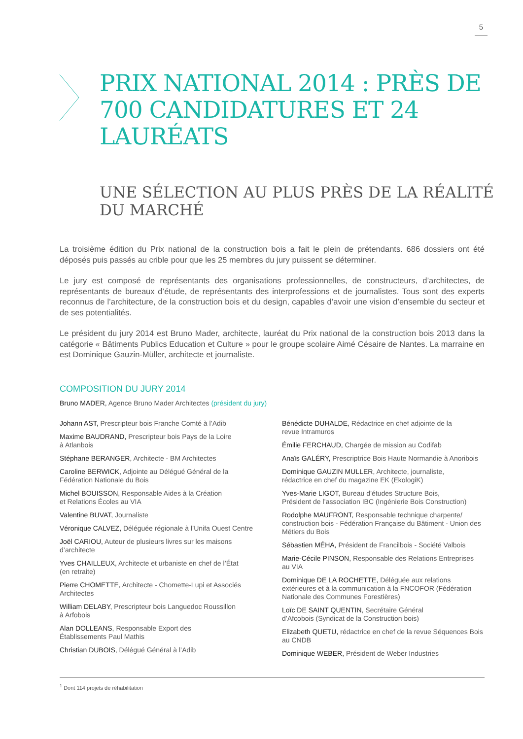5
PRIX NATIONAL 2014 : PRÈS DE 700 CANDIDATURES ET 24 LAURÉATS
UNE SÉLECTION AU PLUS PRÈS DE LA RÉALITÉ DU MARCHÉ
La troisième édition du Prix national de la construction bois a fait le plein de prétendants. 686 dossiers ont été déposés puis passés au crible pour que les 25 membres du jury puissent se déterminer.
Le jury est composé de représentants des organisations professionnelles, de constructeurs, d’architectes, de représentants de bureaux d’étude, de représentants des interprofessions et de journalistes. Tous sont des experts reconnus de l’architecture, de la construction bois et du design, capables d’avoir une vision d’ensemble du secteur et de ses potentialités.
Le président du jury 2014 est Bruno Mader, architecte, lauréat du Prix national de la construction bois 2013 dans la catégorie « Bâtiments Publics Education et Culture » pour le groupe scolaire Aimé Césaire de Nantes. La marraine en est Dominique Gauzin-Müller, architecte et journaliste.
COMPOSITION DU JURY 2014
Bruno MADER, Agence Bruno Mader Architectes (président du jury)
Johann AST, Prescripteur bois Franche Comté à l’Adib
Maxime BAUDRAND, Prescripteur bois Pays de la Loire
à Atlanbois
Stéphane BERANGER, Architecte - BM Architectes
Caroline BERWICK, Adjointe au Délégué Général de la
Fédération Nationale du Bois
Michel BOUISSON, Responsable Aides à la Création
et Relations Écoles au VIA
Valentine BUVAT, Journaliste
Véronique CALVEZ, Déléguée régionale à l’Unifa Ouest Centre
Joël CARIOU, Auteur de plusieurs livres sur les maisons
d’architecte
Yves CHAILLEUX, Architecte et urbaniste en chef de l’État
(en retraite)
Pierre CHOMETTE, Architecte - Chomette-Lupi et Associés
Architectes
William DELABY, Prescripteur bois Languedoc Roussillon
à Arfobois
Alan DOLLEANS, Responsable Export des
Établissements Paul Mathis
Christian DUBOIS, Délégué Général à l’Adib
Bénédicte DUHALDE, Rédactrice en chef adjointe de la
revue Intramuros
Émilie FERCHAUD, Chargée de mission au Codifab
Anaïs GALÉRY, Prescriptrice Bois Haute Normandie à Anoribois
Dominique GAUZIN MULLER, Architecte, journaliste,
rédactrice en chef du magazine EK (EkologiK)
Yves-Marie LIGOT, Bureau d’études Structure Bois,
Président de l’association IBC (Ingénierie Bois Construction)
Rodolphe MAUFRONT, Responsable technique charpente/
construction bois - Fédération Française du Bâtiment - Union des Métiers du Bois
Sébastien MÉHA, Président de Francilbois - Société Valbois
Marie-Cécile PINSON, Responsable des Relations Entreprises
au VIA
Dominique DE LA ROCHETTE, Déléguée aux relations extérieures et à la communication à la FNCOFOR (Fédération Nationale des Communes Forestières)
Loïc DE SAINT QUENTIN, Secrétaire Général
d’Afcobois (Syndicat de la Construction bois)
Elizabeth QUETU, rédactrice en chef de la revue Séquences Bois au CNDB
Dominique WEBER, Président de Weber Industries
<sup>1</sup> Dont 114 projets de réhabilitation